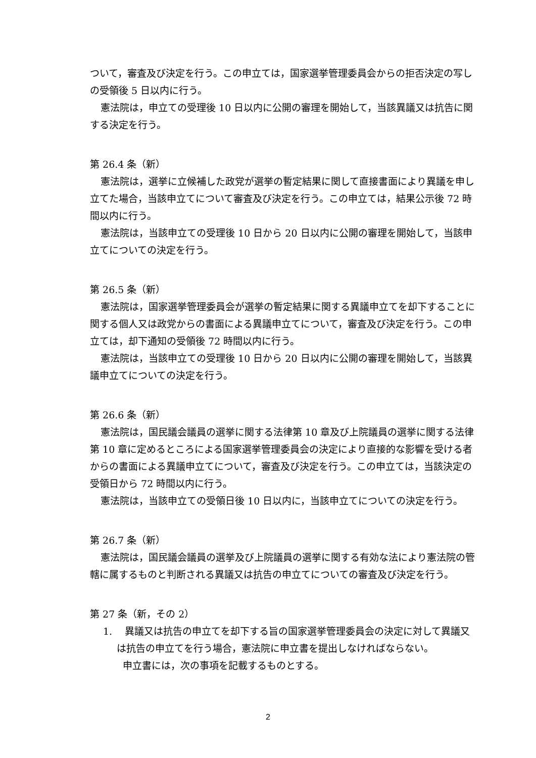ついて，審査及び決定を行う。この申立ては，国家選挙管理委員会からの拒否決定の写しの受領後 5 日以内に行う。
憲法院は，申立ての受理後 10 日以内に公開の審理を開始して，当該異議又は抗告に関する決定を行う。
第 26.4 条（新）
憲法院は，選挙に立候補した政党が選挙の暫定結果に関して直接書面により異議を申し立てた場合，当該申立てについて審査及び決定を行う。この申立ては，結果公示後 72 時間以内に行う。
憲法院は，当該申立ての受理後 10 日から 20 日以内に公開の審理を開始して，当該申立てについての決定を行う。
第 26.5 条（新）
憲法院は，国家選挙管理委員会が選挙の暫定結果に関する異議申立てを却下することに関する個人又は政党からの書面による異議申立てについて，審査及び決定を行う。この申立ては，却下通知の受領後 72 時間以内に行う。
憲法院は，当該申立ての受理後 10 日から 20 日以内に公開の審理を開始して，当該異議申立てについての決定を行う。
第 26.6 条（新）
憲法院は，国民議会議員の選挙に関する法律第 10 章及び上院議員の選挙に関する法律第 10 章に定めるところによる国家選挙管理委員会の決定により直接的な影響を受ける者からの書面による異議申立てについて，審査及び決定を行う。この申立ては，当該決定の受領日から 72 時間以内に行う。
憲法院は，当該申立ての受領日後 10 日以内に，当該申立てについての決定を行う。
第 26.7 条（新）
憲法院は，国民議会議員の選挙及び上院議員の選挙に関する有効な法により憲法院の管轄に属するものと判断される異議又は抗告の申立てについての審査及び決定を行う。
第 27 条（新，その 2）
1.　 異議又は抗告の申立てを却下する旨の国家選挙管理委員会の決定に対して異議又は抗告の申立てを行う場合，憲法院に申立書を提出しなければならない。
申立書には，次の事項を記載するものとする。
2